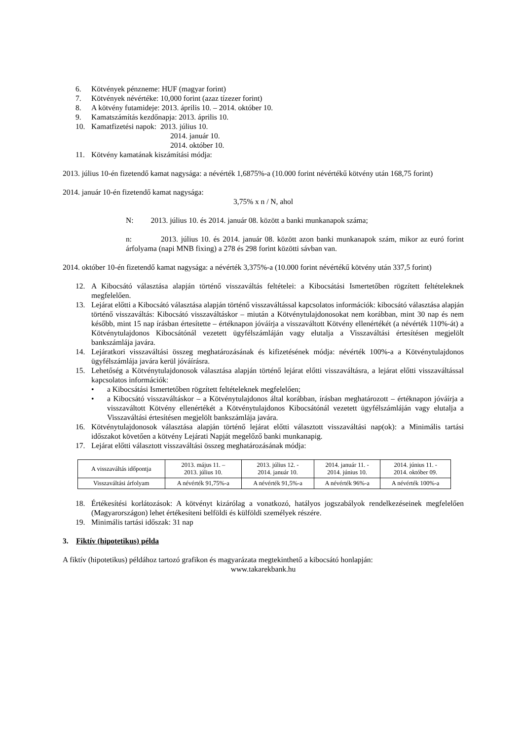6. Kötvények pénzneme: HUF (magyar forint)
7. Kötvények névértéke: 10,000 forint (azaz tízezer forint)
8. A kötvény futamideje: 2013. április 10. – 2014. október 10.
9. Kamatszámítás kezdőnapja: 2013. április 10.
10. Kamatfizetési napok: 2013. július 10.
2014. január 10.
2014. október 10.
11. Kötvény kamatának kiszámítási módja:
2013. július 10-én fizetendő kamat nagysága: a névérték 1,6875%-a (10.000 forint névértékű kötvény után 168,75 forint)
2014. január 10-én fizetendő kamat nagysága:
3,75% x n / N, ahol
N: 2013. július 10. és 2014. január 08. között a banki munkanapok száma;
n: 2013. július 10. és 2014. január 08. között azon banki munkanapok szám, mikor az euró forint árfolyama (napi MNB fixing) a 278 és 298 forint közötti sávban van.
2014. október 10-én fizetendő kamat nagysága: a névérték 3,375%-a (10.000 forint névértékű kötvény után 337,5 forint)
12. A Kibocsátó választása alapján történő visszaváltás feltételei: a Kibocsátási Ismertetőben rögzített feltételeknek megfelelően.
13. Lejárat előtti a Kibocsátó választása alapján történő visszaváltással kapcsolatos információk: kibocsátó választása alapján történő visszaváltás: Kibocsátó visszaváltáskor – miután a Kötvénytulajdonosokat nem korábban, mint 30 nap és nem később, mint 15 nap írásban értesítette – értéknapon jóváírja a visszaváltott Kötvény ellenértékét (a névérték 110%-át) a Kötvénytulajdonos Kibocsátónál vezetett ügyfélszámláján vagy elutalja a Visszaváltási értesítésen megjelölt bankszámlája javára.
14. Lejáratkori visszaváltási összeg meghatározásának és kifizetésének módja: névérték 100%-a a Kötvénytulajdonos ügyfélszámlája javára kerül jóváírásra.
15. Lehetőség a Kötvénytulajdonosok választása alapján történő lejárat előtti visszaváltásra, a lejárat előtti visszaváltással kapcsolatos információk:
• a Kibocsátási Ismertetőben rögzített feltételeknek megfelelően;
• a Kibocsátó visszaváltáskor – a Kötvénytulajdonos által korábban, írásban meghatározott – értéknapon jóváírja a visszaváltott Kötvény ellenértékét a Kötvénytulajdonos Kibocsátónál vezetett ügyfélszámláján vagy elutalja a Visszaváltási értesítésen megjelölt bankszámlája javára.
16. Kötvénytulajdonosok választása alapján történő lejárat előtti választott visszaváltási nap(ok): a Minimális tartási időszakot követően a kötvény Lejárati Napját megelőző banki munkanapig.
17. Lejárat előtti választott visszaváltási összeg meghatározásának módja:
| A visszaváltás időpontja | 2013. május 11. – 2013. július 10. | 2013. július 12. - 2014. január 10. | 2014. január 11. - 2014. június 10. | 2014. június 11. - 2014. október 09. |
| Visszaváltási árfolyam | A névérték 91,75%-a | A névérték 91,5%-a | A névérték 96%-a | A névérték 100%-a |
18. Értékesítési korlátozások: A kötvényt kizárólag a vonatkozó, hatályos jogszabályok rendelkezéseinek megfelelően (Magyarországon) lehet értékesíteni belföldi és külföldi személyek részére.
19. Minimális tartási időszak: 31 nap
3. Fiktív (hipotetikus) példa
A fiktív (hipotetikus) példához tartozó grafikon és magyarázata megtekinthető a kibocsátó honlapján:
www.takarekbank.hu